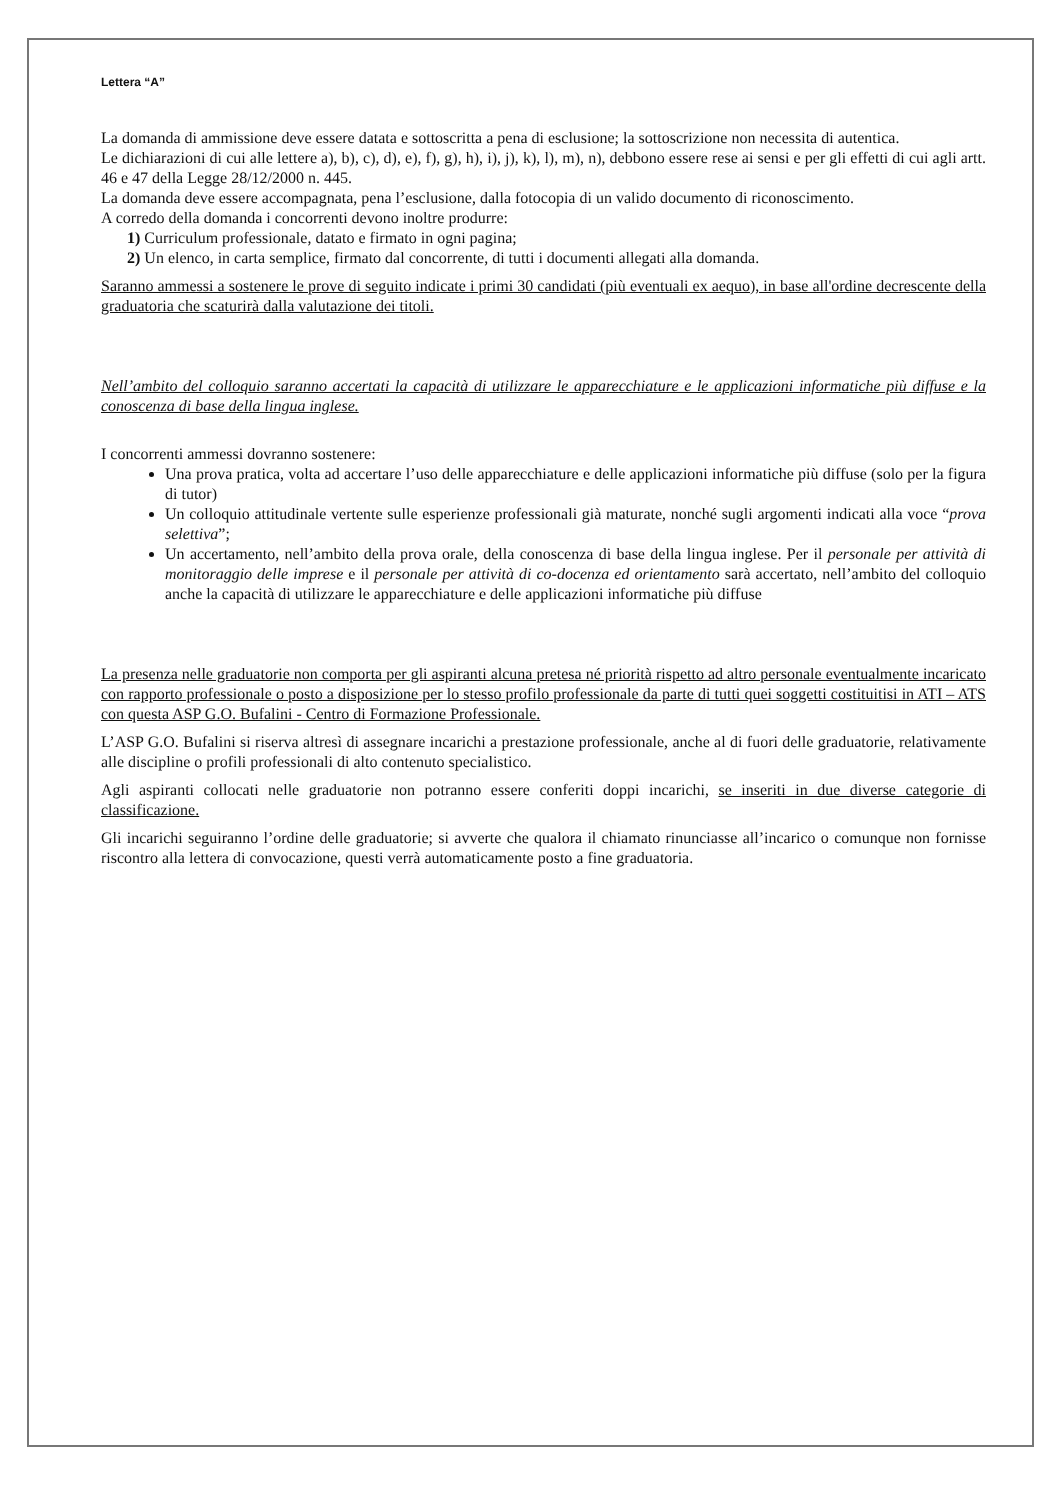Lettera “A”
La domanda di ammissione deve essere datata e sottoscritta a pena di esclusione; la sottoscrizione non necessita di autentica.
Le dichiarazioni di cui alle lettere a), b), c), d), e), f), g), h), i), j), k), l), m), n), debbono essere rese ai sensi e per gli effetti di cui agli artt. 46 e 47 della Legge 28/12/2000 n. 445.
La domanda deve essere accompagnata, pena l’esclusione, dalla fotocopia di un valido documento di riconoscimento.
A corredo della domanda i concorrenti devono inoltre produrre:
1) Curriculum professionale, datato e firmato in ogni pagina;
2) Un elenco, in carta semplice, firmato dal concorrente, di tutti i documenti allegati alla domanda.
Saranno ammessi a sostenere le prove di seguito indicate i primi 30 candidati (più eventuali ex aequo), in base all'ordine decrescente della graduatoria che scaturirà dalla valutazione dei titoli.
Nell’ambito del colloquio saranno accertati la capacità di utilizzare le apparecchiature e le applicazioni informatiche più diffuse e la conoscenza di base della lingua inglese.
I concorrenti ammessi dovranno sostenere:
Una prova pratica, volta ad accertare l’uso delle apparecchiature e delle applicazioni informatiche più diffuse (solo per la figura di tutor)
Un colloquio attitudinale vertente sulle esperienze professionali già maturate, nonché sugli argomenti indicati alla voce “prova selettiva”;
Un accertamento, nell’ambito della prova orale, della conoscenza di base della lingua inglese. Per il personale per attività di monitoraggio delle imprese e il personale per attività di co-docenza ed orientamento sarà accertato, nell’ambito del colloquio anche la capacità di utilizzare le apparecchiature e delle applicazioni informatiche più diffuse
La presenza nelle graduatorie non comporta per gli aspiranti alcuna pretesa né priorità rispetto ad altro personale eventualmente incaricato con rapporto professionale o posto a disposizione per lo stesso profilo professionale da parte di tutti quei soggetti costituitisi in ATI – ATS con questa ASP G.O. Bufalini - Centro di Formazione Professionale.
L’ASP G.O. Bufalini si riserva altresì di assegnare incarichi a prestazione professionale, anche al di fuori delle graduatorie, relativamente alle discipline o profili professionali di alto contenuto specialistico.
Agli aspiranti collocati nelle graduatorie non potranno essere conferiti doppi incarichi, se inseriti in due diverse categorie di classificazione.
Gli incarichi seguiranno l’ordine delle graduatorie; si avverte che qualora il chiamato rinunciasse all’incarico o comunque non fornisse riscontro alla lettera di convocazione, questi verrà automaticamente posto a fine graduatoria.